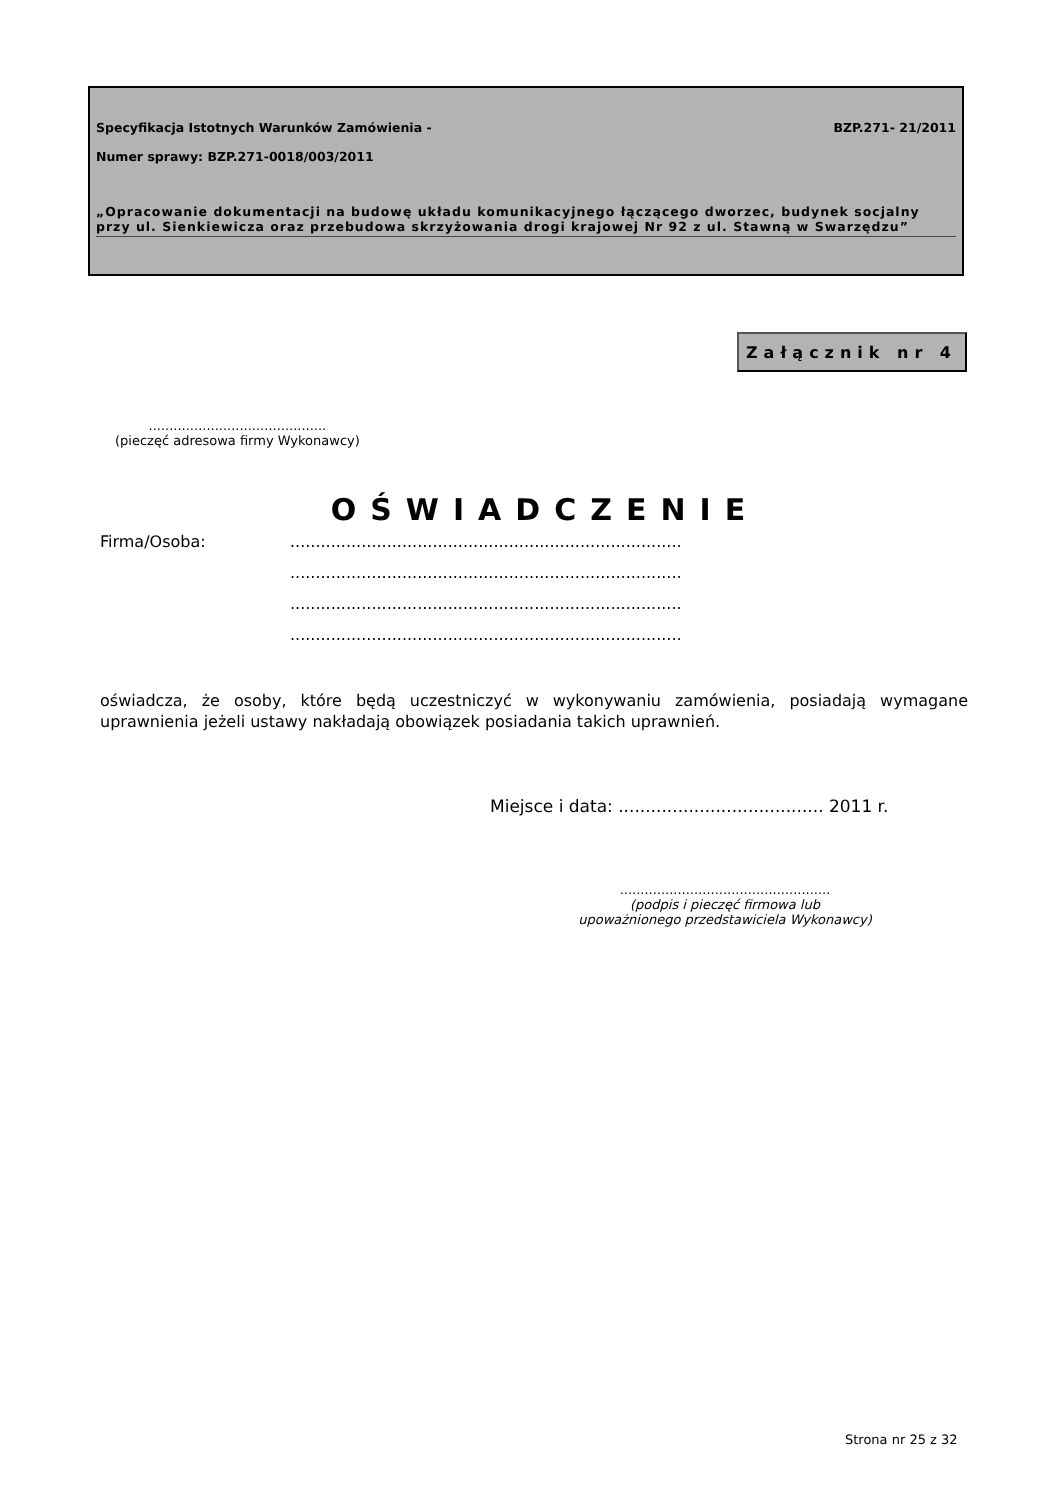Specyfikacja Istotnych Warunków Zamówienia - BZP.271- 21/2011
Numer sprawy: BZP.271-0018/003/2011
„Opracowanie dokumentacji na budowę układu komunikacyjnego łączącego dworzec, budynek socjalny przy ul. Sienkiewicza oraz przebudowa skrzyżowania drogi krajowej Nr 92 z ul. Stawną w Swarzędzu”
Załącznik nr 4
...........................................
(pieczęć adresowa firmy Wykonawcy)
OŚWIADCZENIE
Firma/Osoba:.............................................................................
.............................................................................
.............................................................................
.............................................................................
oświadcza, że osoby, które będą uczestniczyć w wykonywaniu zamówienia, posiadają wymagane uprawnienia jeżeli ustawy nakładają obowiązek posiadania takich uprawnień.
Miejsce i data: ...................................... 2011 r.
...................................................
(podpis i pieczęć firmowa lub
upoważnionego przedstawiciela Wykonawcy)
Strona nr 25 z 32